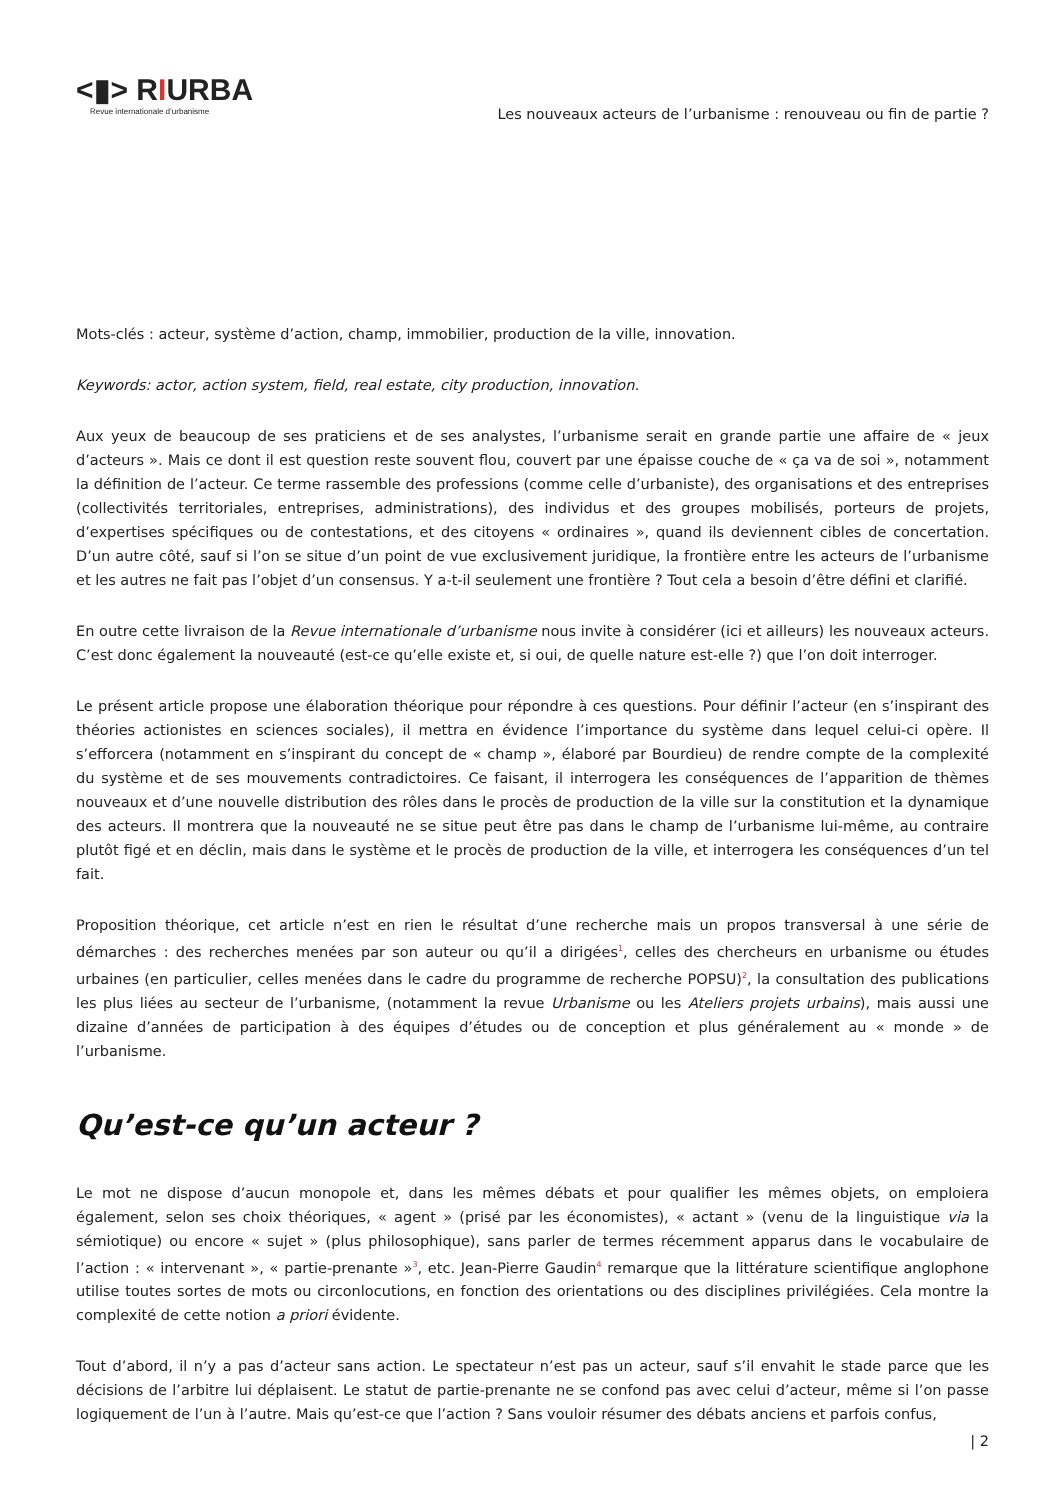<▮> RIURBA
Revue internationale d’urbanisme
Les nouveaux acteurs de l’urbanisme : renouveau ou fin de partie ?
Mots-clés : acteur, système d’action, champ, immobilier, production de la ville, innovation.
Keywords: actor, action system, field, real estate, city production, innovation.
Aux yeux de beaucoup de ses praticiens et de ses analystes, l’urbanisme serait en grande partie une affaire de « jeux d’acteurs ». Mais ce dont il est question reste souvent flou, couvert par une épaisse couche de « ça va de soi », notamment la définition de l’acteur. Ce terme rassemble des professions (comme celle d’urbaniste), des organisations et des entreprises (collectivités territoriales, entreprises, administrations), des individus et des groupes mobilisés, porteurs de projets, d’expertises spécifiques ou de contestations, et des citoyens « ordinaires », quand ils deviennent cibles de concertation. D’un autre côté, sauf si l’on se situe d’un point de vue exclusivement juridique, la frontière entre les acteurs de l’urbanisme et les autres ne fait pas l’objet d’un consensus. Y a-t-il seulement une frontière ? Tout cela a besoin d’être défini et clarifié.
En outre cette livraison de la Revue internationale d’urbanisme nous invite à considérer (ici et ailleurs) les nouveaux acteurs. C’est donc également la nouveauté (est-ce qu’elle existe et, si oui, de quelle nature est-elle ?) que l’on doit interroger.
Le présent article propose une élaboration théorique pour répondre à ces questions. Pour définir l’acteur (en s’inspirant des théories actionistes en sciences sociales), il mettra en évidence l’importance du système dans lequel celui-ci opère. Il s’efforcera (notamment en s’inspirant du concept de « champ », élaboré par Bourdieu) de rendre compte de la complexité du système et de ses mouvements contradictoires. Ce faisant, il interrogera les conséquences de l’apparition de thèmes nouveaux et d’une nouvelle distribution des rôles dans le procès de production de la ville sur la constitution et la dynamique des acteurs. Il montrera que la nouveauté ne se situe peut être pas dans le champ de l’urbanisme lui-même, au contraire plutôt figé et en déclin, mais dans le système et le procès de production de la ville, et interrogera les conséquences d’un tel fait.
Proposition théorique, cet article n’est en rien le résultat d’une recherche mais un propos transversal à une série de démarches : des recherches menées par son auteur ou qu’il a dirigées<sup>1</sup>, celles des chercheurs en urbanisme ou études urbaines (en particulier, celles menées dans le cadre du programme de recherche POPSU)<sup>2</sup>, la consultation des publications les plus liées au secteur de l’urbanisme, (notamment la revue Urbanisme ou les Ateliers projets urbains), mais aussi une dizaine d’années de participation à des équipes d’études ou de conception et plus généralement au « monde » de l’urbanisme.
Qu’est-ce qu’un acteur ?
Le mot ne dispose d’aucun monopole et, dans les mêmes débats et pour qualifier les mêmes objets, on emploiera également, selon ses choix théoriques, « agent » (prisé par les économistes), « actant » (venu de la linguistique via la sémiotique) ou encore « sujet » (plus philosophique), sans parler de termes récemment apparus dans le vocabulaire de l’action : « intervenant », « partie-prenante »<sup>3</sup>, etc. Jean-Pierre Gaudin<sup>4</sup> remarque que la littérature scientifique anglophone utilise toutes sortes de mots ou circonlocutions, en fonction des orientations ou des disciplines privilégiées. Cela montre la complexité de cette notion a priori évidente.
Tout d’abord, il n’y a pas d’acteur sans action. Le spectateur n’est pas un acteur, sauf s’il envahit le stade parce que les décisions de l’arbitre lui déplaisent. Le statut de partie-prenante ne se confond pas avec celui d’acteur, même si l’on passe logiquement de l’un à l’autre. Mais qu’est-ce que l’action ? Sans vouloir résumer des débats anciens et parfois confus,
| 2